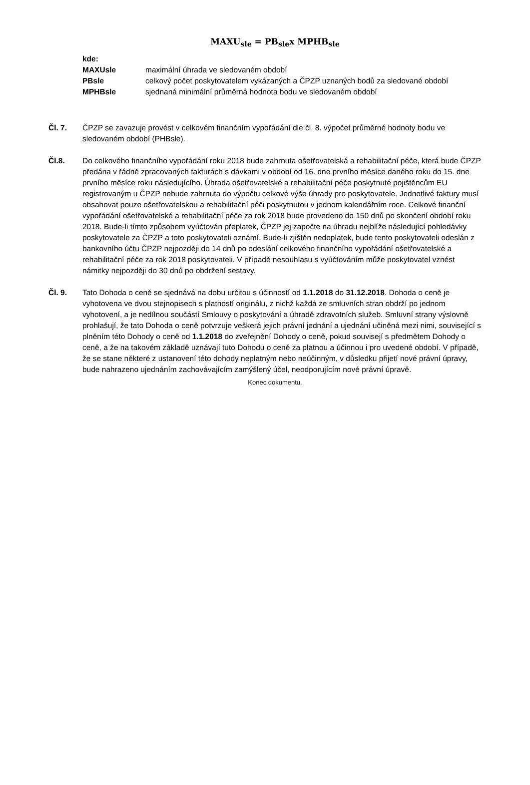MAXU<sub>sle</sub> = PB<sub>sle</sub>x MPHB<sub>sle</sub>
kde:
| MAXUsle | maximální úhrada ve sledovaném období |
| PBsle | celkový počet poskytovatelem vykázaných a ČPZP uznaných bodů za sledované období |
| MPHBsle | sjednaná minimální průměrná hodnota bodu ve sledovaném období |
Čl. 7. ČPZP se zavazuje provést v celkovém finančním vypořádání dle čl. 8. výpočet průměrné hodnoty bodu ve sledovaném období (PHBsle).
Čl.8. Do celkového finančního vypořádání roku 2018 bude zahrnuta ošetřovatelská a rehabilitační péče, která bude ČPZP předána v řádně zpracovaných fakturách s dávkami v období od 16. dne prvního měsíce daného roku do 15. dne prvního měsíce roku následujícího. Úhrada ošetřovatelské a rehabilitační péče poskytnuté pojištěncům EU registrovaným u ČPZP nebude zahrnuta do výpočtu celkové výše úhrady pro poskytovatele. Jednotlivé faktury musí obsahovat pouze ošetřovatelskou a rehabilitační péči poskytnutou v jednom kalendářním roce. Celkové finanční vypořádání ošetřovatelské a rehabilitační péče za rok 2018 bude provedeno do 150 dnů po skončení období roku 2018. Bude-li tímto způsobem vyúčtován přeplatek, ČPZP jej započte na úhradu nejblíže následující pohledávky poskytovatele za ČPZP a toto poskytovateli oznámí. Bude-li zjištěn nedoplatek, bude tento poskytovateli odeslán z bankovního účtu ČPZP nejpozději do 14 dnů po odeslání celkového finančního vypořádání ošetřovatelské a rehabilitační péče za rok 2018 poskytovateli. V případě nesouhlasu s vyúčtováním může poskytovatel vznést námitky nejpozději do 30 dnů po obdržení sestavy.
Čl. 9. Tato Dohoda o ceně se sjednává na dobu určitou s účinností od 1.1.2018 do 31.12.2018. Dohoda o ceně je vyhotovena ve dvou stejnopisech s platností originálu, z nichž každá ze smluvních stran obdrží po jednom vyhotovení, a je nedílnou součástí Smlouvy o poskytování a úhradě zdravotních služeb. Smluvní strany výslovně prohlašují, že tato Dohoda o ceně potvrzuje veškerá jejich právní jednání a ujednání učiněná mezi nimi, související s plněním této Dohody o ceně od 1.1.2018 do zveřejnění Dohody o ceně, pokud souvisejí s předmětem Dohody o ceně, a že na takovém základě uznávají tuto Dohodu o ceně za platnou a účinnou i pro uvedené období. V případě, že se stane některé z ustanovení této dohody neplatným nebo neúčinným, v důsledku přijetí nové právní úpravy, bude nahrazeno ujednáním zachovávajícím zamýšlený účel, neodporujícím nové právní úpravě.
Konec dokumentu.